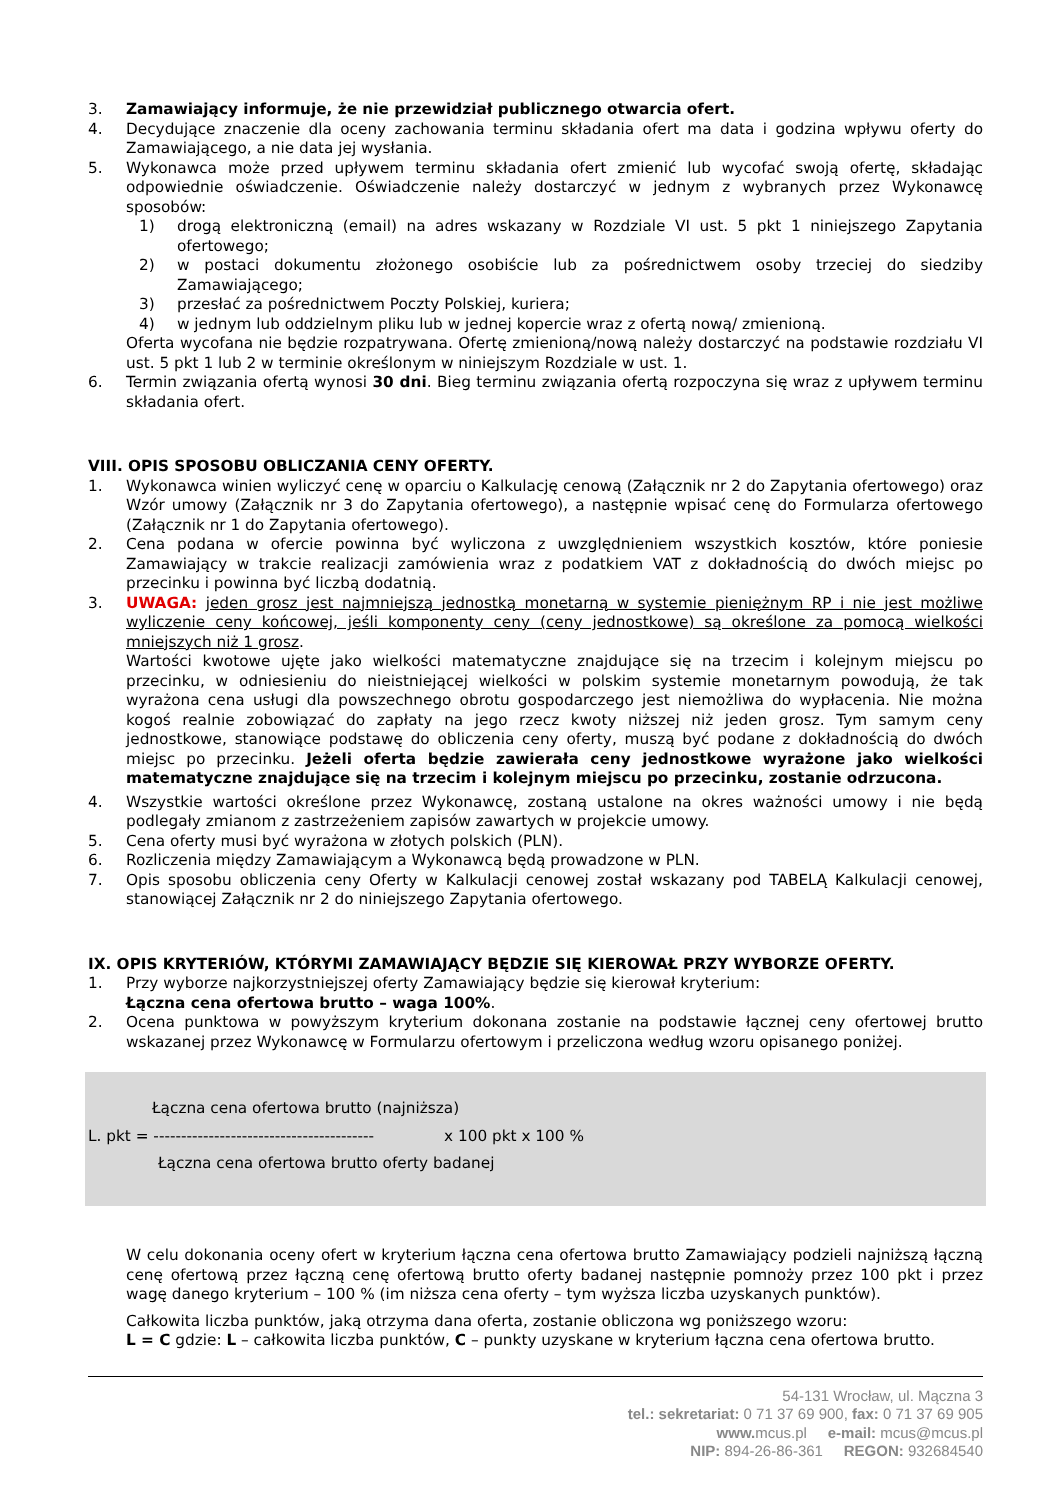3. Zamawiający informuje, że nie przewidział publicznego otwarcia ofert.
4. Decydujące znaczenie dla oceny zachowania terminu składania ofert ma data i godzina wpływu oferty do Zamawiającego, a nie data jej wysłania.
5. Wykonawca może przed upływem terminu składania ofert zmienić lub wycofać swoją ofertę, składając odpowiednie oświadczenie. Oświadczenie należy dostarczyć w jednym z wybranych przez Wykonawcę sposobów:
1) drogą elektroniczną (email) na adres wskazany w Rozdziale VI ust. 5 pkt 1 niniejszego Zapytania ofertowego;
2) w postaci dokumentu złożonego osobiście lub za pośrednictwem osoby trzeciej do siedziby Zamawiającego;
3) przesłać za pośrednictwem Poczty Polskiej, kuriera;
4) w jednym lub oddzielnym pliku lub w jednej kopercie wraz z ofertą nową/ zmienioną.
Oferta wycofana nie będzie rozpatrywana. Ofertę zmienioną/nową należy dostarczyć na podstawie rozdziału VI ust. 5 pkt 1 lub 2 w terminie określonym w niniejszym Rozdziale w ust. 1.
6. Termin związania ofertą wynosi 30 dni. Bieg terminu związania ofertą rozpoczyna się wraz z upływem terminu składania ofert.
VIII. OPIS SPOSOBU OBLICZANIA CENY OFERTY.
1. Wykonawca winien wyliczyć cenę w oparciu o Kalkulację cenową (Załącznik nr 2 do Zapytania ofertowego) oraz Wzór umowy (Załącznik nr 3 do Zapytania ofertowego), a następnie wpisać cenę do Formularza ofertowego (Załącznik nr 1 do Zapytania ofertowego).
2. Cena podana w ofercie powinna być wyliczona z uwzględnieniem wszystkich kosztów, które poniesie Zamawiający w trakcie realizacji zamówienia wraz z podatkiem VAT z dokładnością do dwóch miejsc po przecinku i powinna być liczbą dodatnią.
3. UWAGA: jeden grosz jest najmniejszą jednostką monetarną w systemie pieniężnym RP i nie jest możliwe wyliczenie ceny końcowej, jeśli komponenty ceny (ceny jednostkowe) są określone za pomocą wielkości mniejszych niż 1 grosz.
Wartości kwotowe ujęte jako wielkości matematyczne znajdujące się na trzecim i kolejnym miejscu po przecinku, w odniesieniu do nieistniejącej wielkości w polskim systemie monetarnym powodują, że tak wyrażona cena usługi dla powszechnego obrotu gospodarczego jest niemożliwa do wypłacenia. Nie można kogoś realnie zobowiązać do zapłaty na jego rzecz kwoty niższej niż jeden grosz. Tym samym ceny jednostkowe, stanowiące podstawę do obliczenia ceny oferty, muszą być podane z dokładnością do dwóch miejsc po przecinku. Jeżeli oferta będzie zawierała ceny jednostkowe wyrażone jako wielkości matematyczne znajdujące się na trzecim i kolejnym miejscu po przecinku, zostanie odrzucona.
4. Wszystkie wartości określone przez Wykonawcę, zostaną ustalone na okres ważności umowy i nie będą podlegały zmianom z zastrzeżeniem zapisów zawartych w projekcie umowy.
5. Cena oferty musi być wyrażona w złotych polskich (PLN).
6. Rozliczenia między Zamawiającym a Wykonawcą będą prowadzone w PLN.
7. Opis sposobu obliczenia ceny Oferty w Kalkulacji cenowej został wskazany pod TABELĄ Kalkulacji cenowej, stanowiącej Załącznik nr 2 do niniejszego Zapytania ofertowego.
IX. OPIS KRYTERIÓW, KTÓRYMI ZAMAWIAJĄCY BĘDZIE SIĘ KIEROWAŁ PRZY WYBORZE OFERTY.
1. Przy wyborze najkorzystniejszej oferty Zamawiający będzie się kierował kryterium:
Łączna cena ofertowa brutto – waga 100%.
2. Ocena punktowa w powyższym kryterium dokonana zostanie na podstawie łącznej ceny ofertowej brutto wskazanej przez Wykonawcę w Formularzu ofertowym i przeliczona według wzoru opisanego poniżej.
Łączna cena ofertowa brutto (najniższa)
L. pkt = ---------------------------------------- x 100 pkt x 100 %
Łączna cena ofertowa brutto oferty badanej
W celu dokonania oceny ofert w kryterium łączna cena ofertowa brutto Zamawiający podzieli najniższą łączną cenę ofertową przez łączną cenę ofertową brutto oferty badanej następnie pomnoży przez 100 pkt i przez wagę danego kryterium – 100 % (im niższa cena oferty – tym wyższa liczba uzyskanych punktów).
Całkowita liczba punktów, jaką otrzyma dana oferta, zostanie obliczona wg poniższego wzoru:
L = C gdzie: L – całkowita liczba punktów, C – punkty uzyskane w kryterium łączna cena ofertowa brutto.
54-131 Wrocław, ul. Mączna 3
tel.: sekretariat: 0 71 37 69 900, fax: 0 71 37 69 905
www. mcus.pl e-mail: mcus@mcus.pl
NIP: 894-26-86-361 REGON: 932684540